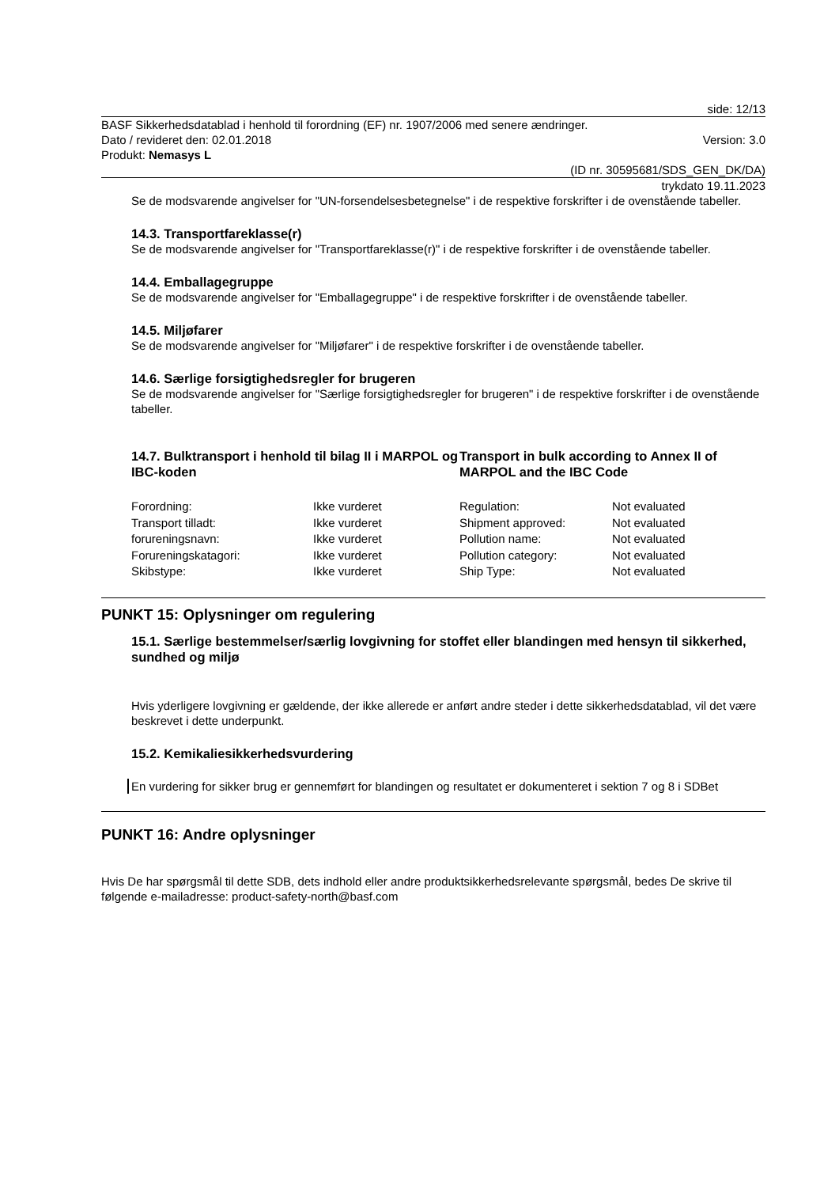side: 12/13
BASF Sikkerhedsdatablad i henhold til forordning (EF) nr. 1907/2006 med senere ændringer.
Dato / revideret den: 02.01.2018 Version: 3.0
Produkt: Nemasys L
(ID nr. 30595681/SDS_GEN_DK/DA)
trykdato 19.11.2023
Se de modsvarende angivelser for "UN-forsendelsesbetegnelse" i de respektive forskrifter i de ovenstående tabeller.
14.3. Transportfareklasse(r)
Se de modsvarende angivelser for "Transportfareklasse(r)" i de respektive forskrifter i de ovenstående tabeller.
14.4. Emballagegruppe
Se de modsvarende angivelser for "Emballagegruppe" i de respektive forskrifter i de ovenstående tabeller.
14.5. Miljøfarer
Se de modsvarende angivelser for "Miljøfarer" i de respektive forskrifter i de ovenstående tabeller.
14.6. Særlige forsigtighedsregler for brugeren
Se de modsvarende angivelser for "Særlige forsigtighedsregler for brugeren" i de respektive forskrifter i de ovenstående tabeller.
14.7. Bulktransport i henhold til bilag II i MARPOL og IBC-koden
Transport in bulk according to Annex II of MARPOL and the IBC Code
| Forordning: | Ikke vurderet | Regulation: | Not evaluated |
| Transport tilladt: | Ikke vurderet | Shipment approved: | Not evaluated |
| forureningsnavn: | Ikke vurderet | Pollution name: | Not evaluated |
| Forureningskatagori: | Ikke vurderet | Pollution category: | Not evaluated |
| Skibstype: | Ikke vurderet | Ship Type: | Not evaluated |
PUNKT 15: Oplysninger om regulering
15.1. Særlige bestemmelser/særlig lovgivning for stoffet eller blandingen med hensyn til sikkerhed, sundhed og miljø
Hvis yderligere lovgivning er gældende, der ikke allerede er anført andre steder i dette sikkerhedsdatablad, vil det være beskrevet i dette underpunkt.
15.2. Kemikaliesikkerhedsvurdering
En vurdering for sikker brug er gennemført for blandingen og resultatet er dokumenteret i sektion 7 og 8 i SDBet
PUNKT 16: Andre oplysninger
Hvis De har spørgsmål til dette SDB, dets indhold eller andre produktsikkerhedsrelevante spørgsmål, bedes De skrive til følgende e-mailadresse: product-safety-north@basf.com